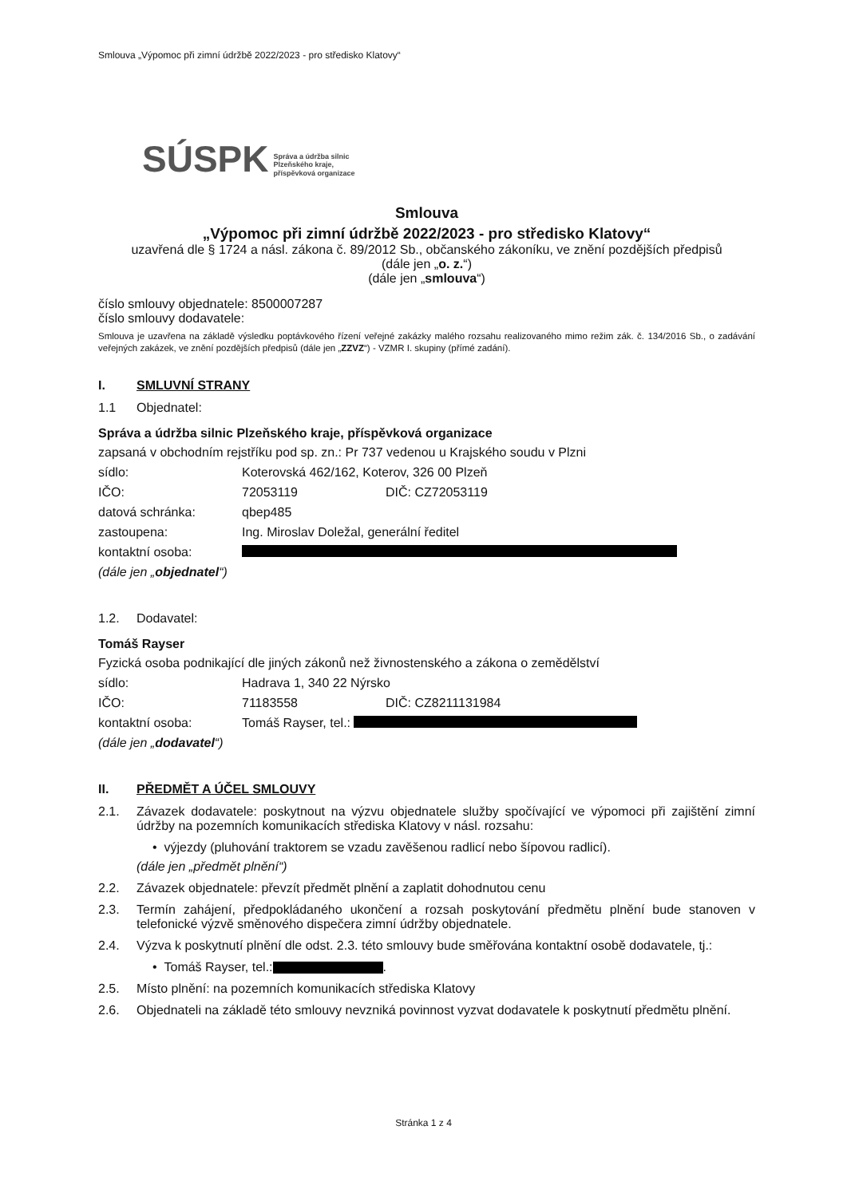Smlouva „Výpomoc při zimní údržbě 2022/2023 - pro středisko Klatovy“
SÚSPK Správa a údržba silnic
Plzeňského kraje,
příspěvková organizace
Smlouva
„Výpomoc při zimní údržbě 2022/2023 - pro středisko Klatovy“
uzavřená dle § 1724 a násl. zákona č. 89/2012 Sb., občanského zákoníku, ve znění pozdějších předpisů
(dále jen „o. z.“)
(dále jen „smlouva“)
číslo smlouvy objednatele: 8500007287
číslo smlouvy dodavatele:
Smlouva je uzavřena na základě výsledku poptávkového řízení veřejné zakázky malého rozsahu realizovaného mimo režim zák. č. 134/2016 Sb., o zadávání veřejných zakázek, ve znění pozdějších předpisů (dále jen „ZZVZ“) - VZMR I. skupiny (přímé zadání).
I. SMLUVNÍ STRANY
1.1 Objednatel:
Správa a údržba silnic Plzeňského kraje, příspěvková organizace
zapsaná v obchodním rejstříku pod sp. zn.: Pr 737 vedenou u Krajského soudu v Plzni
sídlo: Koterovská 462/162, Koterov, 326 00 Plzeň
IČO: 72053119 DIČ: CZ72053119
datová schránka: qbep485
zastoupena: Ing. Miroslav Doležal, generální ředitel
kontaktní osoba:
(dále jen „objednatel“)
1.2. Dodavatel:
Tomáš Rayser
Fyzická osoba podnikající dle jiných zákonů než živnostenského a zákona o zemědělství
sídlo: Hadrava 1, 340 22 Nýrsko
IČO: 71183558 DIČ: CZ8211131984
kontaktní osoba: Tomáš Rayser, tel.:
(dále jen „dodavatel“)
II. PŘEDMĚT A ÚČEL SMLOUVY
2.1. Závazek dodavatele: poskytnout na výzvu objednatele služby spočívající ve výpomoci při zajištění zimní údržby na pozemních komunikacích střediska Klatovy v násl. rozsahu:
• výjezdy (pluhování traktorem se vzadu zavěšenou radlicí nebo šípovou radlicí).
(dále jen „předmět plnění“)
2.2. Závazek objednatele: převzít předmět plnění a zaplatit dohodnutou cenu
2.3. Termín zahájení, předpokládaného ukončení a rozsah poskytování předmětu plnění bude stanoven v telefonické výzvě směnového dispečera zimní údržby objednatele.
2.4. Výzva k poskytnutí plnění dle odst. 2.3. této smlouvy bude směřována kontaktní osobě dodavatele, tj.:
• Tomáš Rayser, tel.: .
2.5. Místo plnění: na pozemních komunikacích střediska Klatovy
2.6. Objednateli na základě této smlouvy nevzniká povinnost vyzvat dodavatele k poskytnutí předmětu plnění.
Stránka 1 z 4